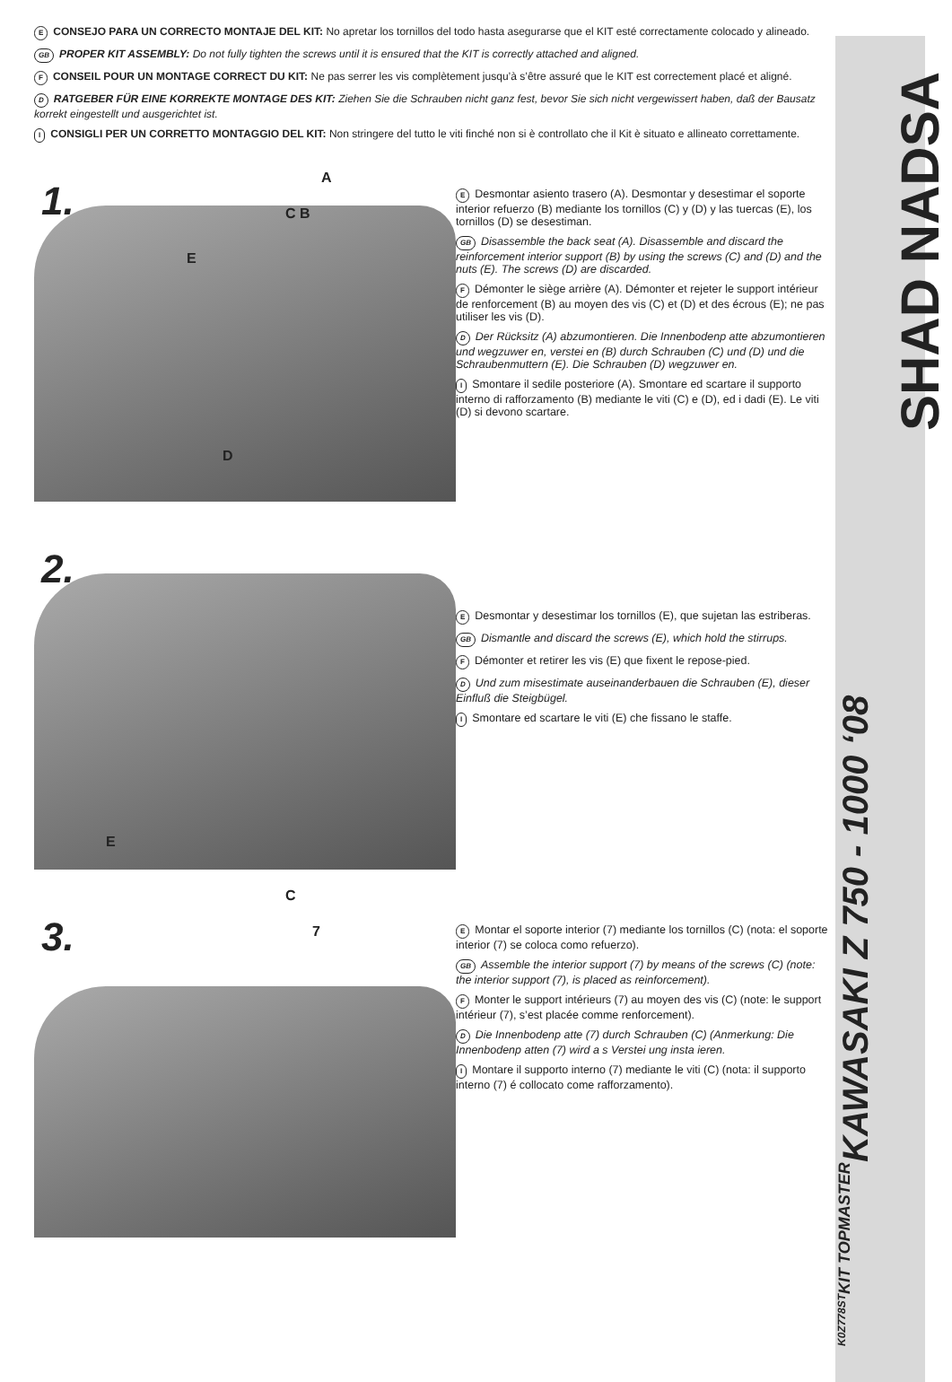E CONSEJO PARA UN CORRECTO MONTAJE DEL KIT: No apretar los tornillos del todo hasta asegurarse que el KIT esté correctamente colocado y alineado.
GB PROPER KIT ASSEMBLY: Do not fully tighten the screws until it is ensured that the KIT is correctly attached and aligned.
F CONSEIL POUR UN MONTAGE CORRECT DU KIT: Ne pas serrer les vis complètement jusqu’à s’être assuré que le KIT est correctement placé et aligné.
D RATGEBER FÜR EINE KORREKTE MONTAGE DES KIT: Ziehen Sie die Schrauben nicht ganz fest, bevor Sie sich nicht vergewissert haben, daß der Bausatz korrekt eingestellt und ausgerichtet ist.
I CONSIGLI PER UN CORRETTO MONTAGGIO DEL KIT: Non stringere del tutto le viti finché non si è controllato che il Kit è situato e allineato correttamente.
1.
A
C B
E
D
E Desmontar asiento trasero (A). Desmontar y desestimar el soporte interior refuerzo (B) mediante los tornillos (C) y (D) y las tuercas (E), los tornillos (D) se desestiman.
GB Disassemble the back seat (A). Disassemble and discard the reinforcement interior support (B) by using the screws (C) and (D) and the nuts (E). The screws (D) are discarded.
F Démonter le siège arrière (A). Démonter et rejeter le support intérieur de renforcement (B) au moyen des vis (C) et (D) et des écrous (E); ne pas utiliser les vis (D).
D Der Rücksitz (A) abzumontieren. Die Innenbodenp atte abzumontieren und wegzuwer en, verstei en (B) durch Schrauben (C) und (D) und die Schraubenmuttern (E). Die Schrauben (D) wegzuwer en.
I Smontare il sedile posteriore (A). Smontare ed scartare il supporto interno di rafforzamento (B) mediante le viti (C) e (D), ed i dadi (E). Le viti (D) si devono scartare.
2.
E
E Desmontar y desestimar los tornillos (E), que sujetan las estriberas.
GB Dismantle and discard the screws (E), which hold the stirrups.
F Démonter et retirer les vis (E) que fixent le repose-pied.
D Und zum misestimate auseinanderbauen die Schrauben (E), dieser Einfluß die Steigbügel.
I Smontare ed scartare le viti (E) che fissano le staffe.
3.
C
7
E Montar el soporte interior (7) mediante los tornillos (C) (nota: el soporte interior (7) se coloca como refuerzo).
GB Assemble the interior support (7) by means of the screws (C) (note: the interior support (7), is placed as reinforcement).
F Monter le support intérieurs (7) au moyen des vis (C) (note: le support intérieur (7), s’est placée comme renforcement).
D Die Innenbodenp atte (7) durch Schrauben (C) (Anmerkung: Die Innenbodenp atten (7) wird a s Verstei ung insta ieren.
I Montare il supporto interno (7) mediante le viti (C) (nota: il supporto interno (7) é collocato come rafforzamento).
SHAD NADSA
KAWASAKI Z 750 - 1000 ‘08
KIT TOPMASTER
K0Z778ST